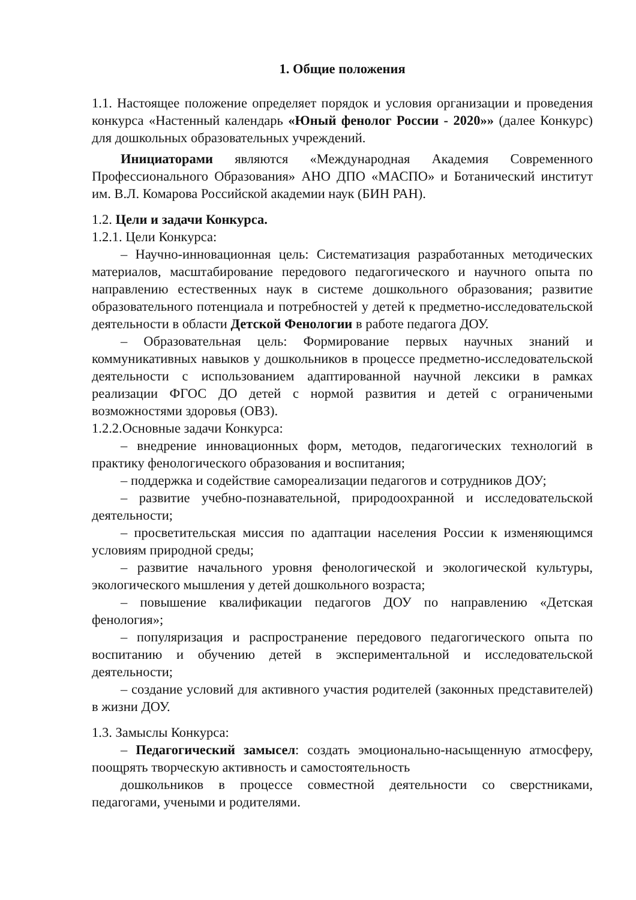1. Общие положения
1.1. Настоящее положение определяет порядок и условия организации и проведения конкурса «Настенный календарь «Юный фенолог России - 2020»» (далее Конкурс) для дошкольных образовательных учреждений.
Инициаторами являются «Международная Академия Современного Профессионального Образования» АНО ДПО «МАСПО» и Ботанический институт им. В.Л. Комарова Российской академии наук (БИН РАН).
1.2. Цели и задачи Конкурса.
1.2.1. Цели Конкурса:
– Научно-инновационная цель: Систематизация разработанных методических материалов, масштабирование передового педагогического и научного опыта по направлению естественных наук в системе дошкольного образования; развитие образовательного потенциала и потребностей у детей к предметно-исследовательской деятельности в области Детской Фенологии в работе педагога ДОУ.
– Образовательная цель: Формирование первых научных знаний и коммуникативных навыков у дошкольников в процессе предметно-исследовательской деятельности с использованием адаптированной научной лексики в рамках реализации ФГОС ДО детей с нормой развития и детей с ограничеными возможностями здоровья (ОВЗ).
1.2.2.Основные задачи Конкурса:
– внедрение инновационных форм, методов, педагогических технологий в практику фенологического образования и воспитания;
– поддержка и содействие самореализации педагогов и сотрудников ДОУ;
– развитие учебно-познавательной, природоохранной и исследовательской деятельности;
– просветительская миссия по адаптации населения России к изменяющимся условиям природной среды;
– развитие начального уровня фенологической и экологической культуры, экологического мышления у детей дошкольного возраста;
– повышение квалификации педагогов ДОУ по направлению «Детская фенология»;
– популяризация и распространение передового педагогического опыта по воспитанию и обучению детей в экспериментальной и исследовательской деятельности;
– создание условий для активного участия родителей (законных представителей) в жизни ДОУ.
1.3. Замыслы Конкурса:
– Педагогический замысел: создать эмоционально-насыщенную атмосферу, поощрять творческую активность и самостоятельность
дошкольников в процессе совместной деятельности со сверстниками, педагогами, учеными и родителями.